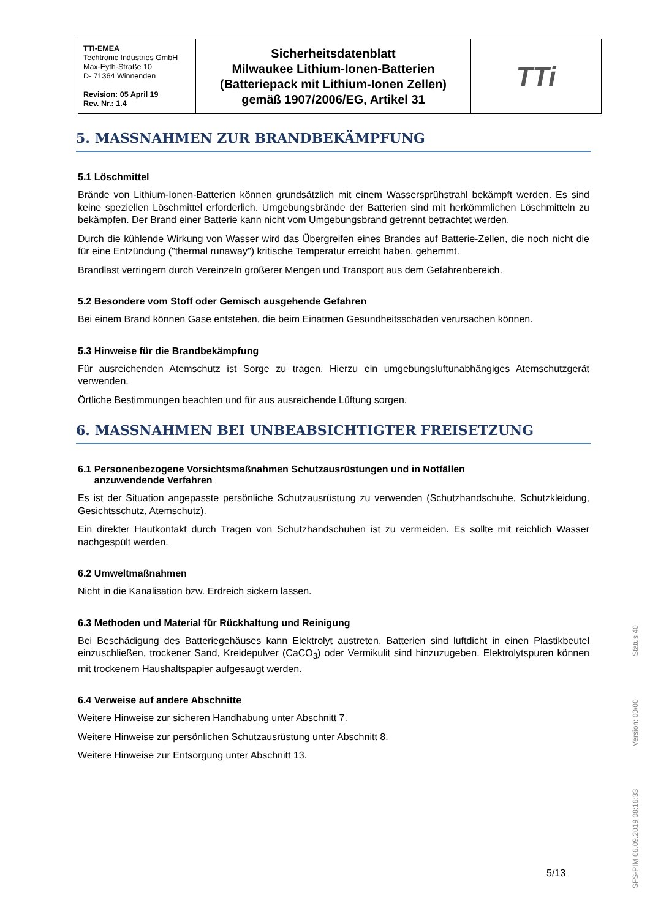| TTI-EMEA Techtronic Industries GmbH Max-Eyth-Straße 10 D- 71364 Winnenden Revision: 05 April 19 Rev. Nr.: 1.4 | Sicherheitsdatenblatt Milwaukee Lithium-Ionen-Batterien (Batteriepack mit Lithium-Ionen Zellen) gemäß 1907/2006/EG, Artikel 31 | TTi |
5. MASSNAHMEN ZUR BRANDBEKÄMPFUNG
5.1 Löschmittel
Brände von Lithium-Ionen-Batterien können grundsätzlich mit einem Wassersprühstrahl bekämpft werden. Es sind keine speziellen Löschmittel erforderlich. Umgebungsbrände der Batterien sind mit herkömmlichen Löschmitteln zu bekämpfen. Der Brand einer Batterie kann nicht vom Umgebungsbrand getrennt betrachtet werden.
Durch die kühlende Wirkung von Wasser wird das Übergreifen eines Brandes auf Batterie-Zellen, die noch nicht die für eine Entzündung ("thermal runaway") kritische Temperatur erreicht haben, gehemmt.
Brandlast verringern durch Vereinzeln größerer Mengen und Transport aus dem Gefahrenbereich.
5.2 Besondere vom Stoff oder Gemisch ausgehende Gefahren
Bei einem Brand können Gase entstehen, die beim Einatmen Gesundheitsschäden verursachen können.
5.3 Hinweise für die Brandbekämpfung
Für ausreichenden Atemschutz ist Sorge zu tragen. Hierzu ein umgebungsluftunabhängiges Atemschutzgerät verwenden.
Örtliche Bestimmungen beachten und für aus ausreichende Lüftung sorgen.
6. MASSNAHMEN BEI UNBEABSICHTIGTER FREISETZUNG
6.1 Personenbezogene Vorsichtsmaßnahmen Schutzausrüstungen und in Notfällen
anzuwendende Verfahren
Es ist der Situation angepasste persönliche Schutzausrüstung zu verwenden (Schutzhandschuhe, Schutzkleidung, Gesichtsschutz, Atemschutz).
Ein direkter Hautkontakt durch Tragen von Schutzhandschuhen ist zu vermeiden. Es sollte mit reichlich Wasser nachgespült werden.
6.2 Umweltmaßnahmen
Nicht in die Kanalisation bzw. Erdreich sickern lassen.
6.3 Methoden und Material für Rückhaltung und Reinigung
Bei Beschädigung des Batteriegehäuses kann Elektrolyt austreten. Batterien sind luftdicht in einen Plastikbeutel einzuschließen, trockener Sand, Kreidepulver (CaCO<sub>3</sub>) oder Vermikulit sind hinzuzugeben. Elektrolytspuren können mit trockenem Haushaltspapier aufgesaugt werden.
6.4 Verweise auf andere Abschnitte
Weitere Hinweise zur sicheren Handhabung unter Abschnitt 7.
Weitere Hinweise zur persönlichen Schutzausrüstung unter Abschnitt 8.
Weitere Hinweise zur Entsorgung unter Abschnitt 13.
5/13
SFS-PIM 06.09.2019 08:16:33 Version: 00/00 Status 40